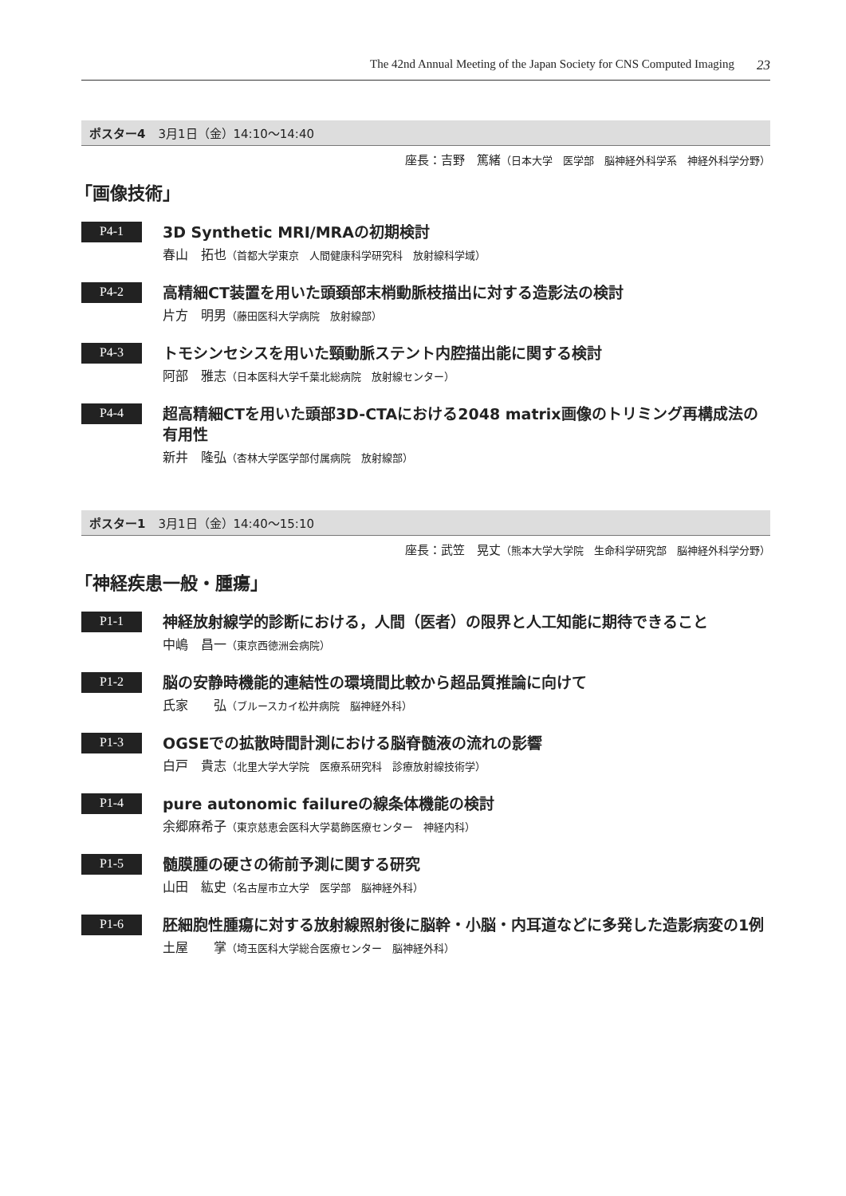The 42nd Annual Meeting of the Japan Society for CNS Computed Imaging 23
ポスター4 3月1日（金）14:10～14:40
座長：吉野　篤緒（日本大学　医学部　脳神経外科学系　神経外科学分野）
「画像技術」
P4-1
3D Synthetic MRI/MRAの初期検討
春山　拓也（首都大学東京　人間健康科学研究科　放射線科学域）
P4-2
高精細CT装置を用いた頭頚部末梢動脈枝描出に対する造影法の検討
片方　明男（藤田医科大学病院　放射線部）
P4-3
トモシンセシスを用いた頸動脈ステント内腔描出能に関する検討
阿部　雅志（日本医科大学千葉北総病院　放射線センター）
P4-4
超高精細CTを用いた頭部3D-CTAにおける2048 matrix画像のトリミング再構成法の有用性
新井　隆弘（杏林大学医学部付属病院　放射線部）
ポスター1 3月1日（金）14:40～15:10
座長：武笠　晃丈（熊本大学大学院　生命科学研究部　脳神経外科学分野）
「神経疾患一般・腫瘍」
P1-1
神経放射線学的診断における，人間（医者）の限界と人工知能に期待できること
中嶋　昌一（東京西徳洲会病院）
P1-2
脳の安静時機能的連結性の環境間比較から超品質推論に向けて
氏家　　弘（ブルースカイ松井病院　脳神経外科）
P1-3
OGSEでの拡散時間計測における脳脊髄液の流れの影響
白戸　貴志（北里大学大学院　医療系研究科　診療放射線技術学）
P1-4
pure autonomic failureの線条体機能の検討
余郷麻希子（東京慈恵会医科大学葛飾医療センター　神経内科）
P1-5
髄膜腫の硬さの術前予測に関する研究
山田　紘史（名古屋市立大学　医学部　脳神経外科）
P1-6
胚細胞性腫瘍に対する放射線照射後に脳幹・小脳・内耳道などに多発した造影病変の1例
土屋　　掌（埼玉医科大学総合医療センター　脳神経外科）